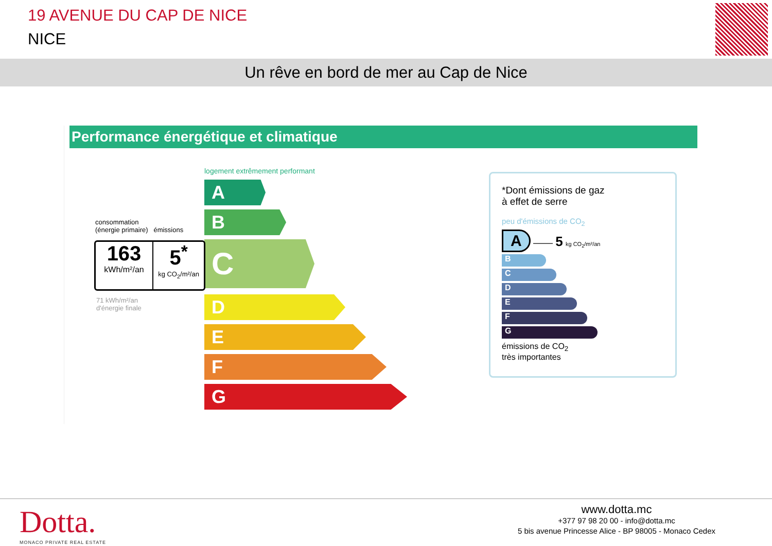19 AVENUE DU CAP DE NICE
NICE
Un rêve en bord de mer au Cap de Nice
Performance énergétique et climatique
logement extrêmement performant
A
B
C
D
E
F
G
consommation
(énergie primaire) émissions
163
kWh/m²/an
5<sup>*</sup>
kg CO<sub>2</sub>/m²/an
71 kWh/m²/an
d'énergie finale
*Dont émissions de gaz
à effet de serre
peu d'émissions de CO<sub>2</sub>
A —— 5 kg CO<sub>2</sub>/m²/an
B
C
D
E
F
G
émissions de CO<sub>2</sub>
très importantes
Dotta.
MONACO PRIVATE REAL ESTATE
www.dotta.mc
+377 97 98 20 00 - info@dotta.mc
5 bis avenue Princesse Alice - BP 98005 - Monaco Cedex